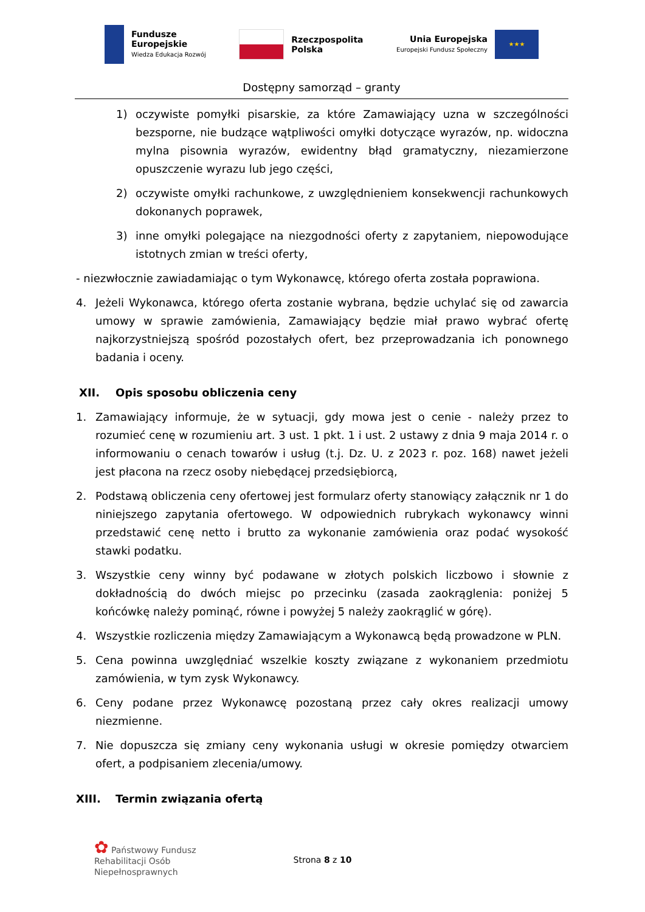Fundusze
Europejskie
Wiedza Edukacja Rozwój
Rzeczpospolita
Polska
Unia Europejska
Europejski Fundusz Społeczny
★★★
Dostępny samorząd – granty
1) oczywiste pomyłki pisarskie, za które Zamawiający uzna w szczególności bezsporne, nie budzące wątpliwości omyłki dotyczące wyrazów, np. widoczna mylna pisownia wyrazów, ewidentny błąd gramatyczny, niezamierzone opuszczenie wyrazu lub jego części,
2) oczywiste omyłki rachunkowe, z uwzględnieniem konsekwencji rachunkowych dokonanych poprawek,
3) inne omyłki polegające na niezgodności oferty z zapytaniem, niepowodujące istotnych zmian w treści oferty,
- niezwłocznie zawiadamiając o tym Wykonawcę, którego oferta została poprawiona.
4. Jeżeli Wykonawca, którego oferta zostanie wybrana, będzie uchylać się od zawarcia umowy w sprawie zamówienia, Zamawiający będzie miał prawo wybrać ofertę najkorzystniejszą spośród pozostałych ofert, bez przeprowadzania ich ponownego badania i oceny.
XII. Opis sposobu obliczenia ceny
1. Zamawiający informuje, że w sytuacji, gdy mowa jest o cenie - należy przez to rozumieć cenę w rozumieniu art. 3 ust. 1 pkt. 1 i ust. 2 ustawy z dnia 9 maja 2014 r. o informowaniu o cenach towarów i usług (t.j. Dz. U. z 2023 r. poz. 168) nawet jeżeli jest płacona na rzecz osoby niebędącej przedsiębiorcą,
2. Podstawą obliczenia ceny ofertowej jest formularz oferty stanowiący załącznik nr 1 do niniejszego zapytania ofertowego. W odpowiednich rubrykach wykonawcy winni przedstawić cenę netto i brutto za wykonanie zamówienia oraz podać wysokość stawki podatku.
3. Wszystkie ceny winny być podawane w złotych polskich liczbowo i słownie z dokładnością do dwóch miejsc po przecinku (zasada zaokrąglenia: poniżej 5 końcówkę należy pominąć, równe i powyżej 5 należy zaokrąglić w górę).
4. Wszystkie rozliczenia między Zamawiającym a Wykonawcą będą prowadzone w PLN.
5. Cena powinna uwzględniać wszelkie koszty związane z wykonaniem przedmiotu zamówienia, w tym zysk Wykonawcy.
6. Ceny podane przez Wykonawcę pozostaną przez cały okres realizacji umowy niezmienne.
7. Nie dopuszcza się zmiany ceny wykonania usługi w okresie pomiędzy otwarciem ofert, a podpisaniem zlecenia/umowy.
XIII. Termin związania ofertą
✿ Państwowy Fundusz
Rehabilitacji Osób
Niepełnosprawnych
Strona 8 z 10